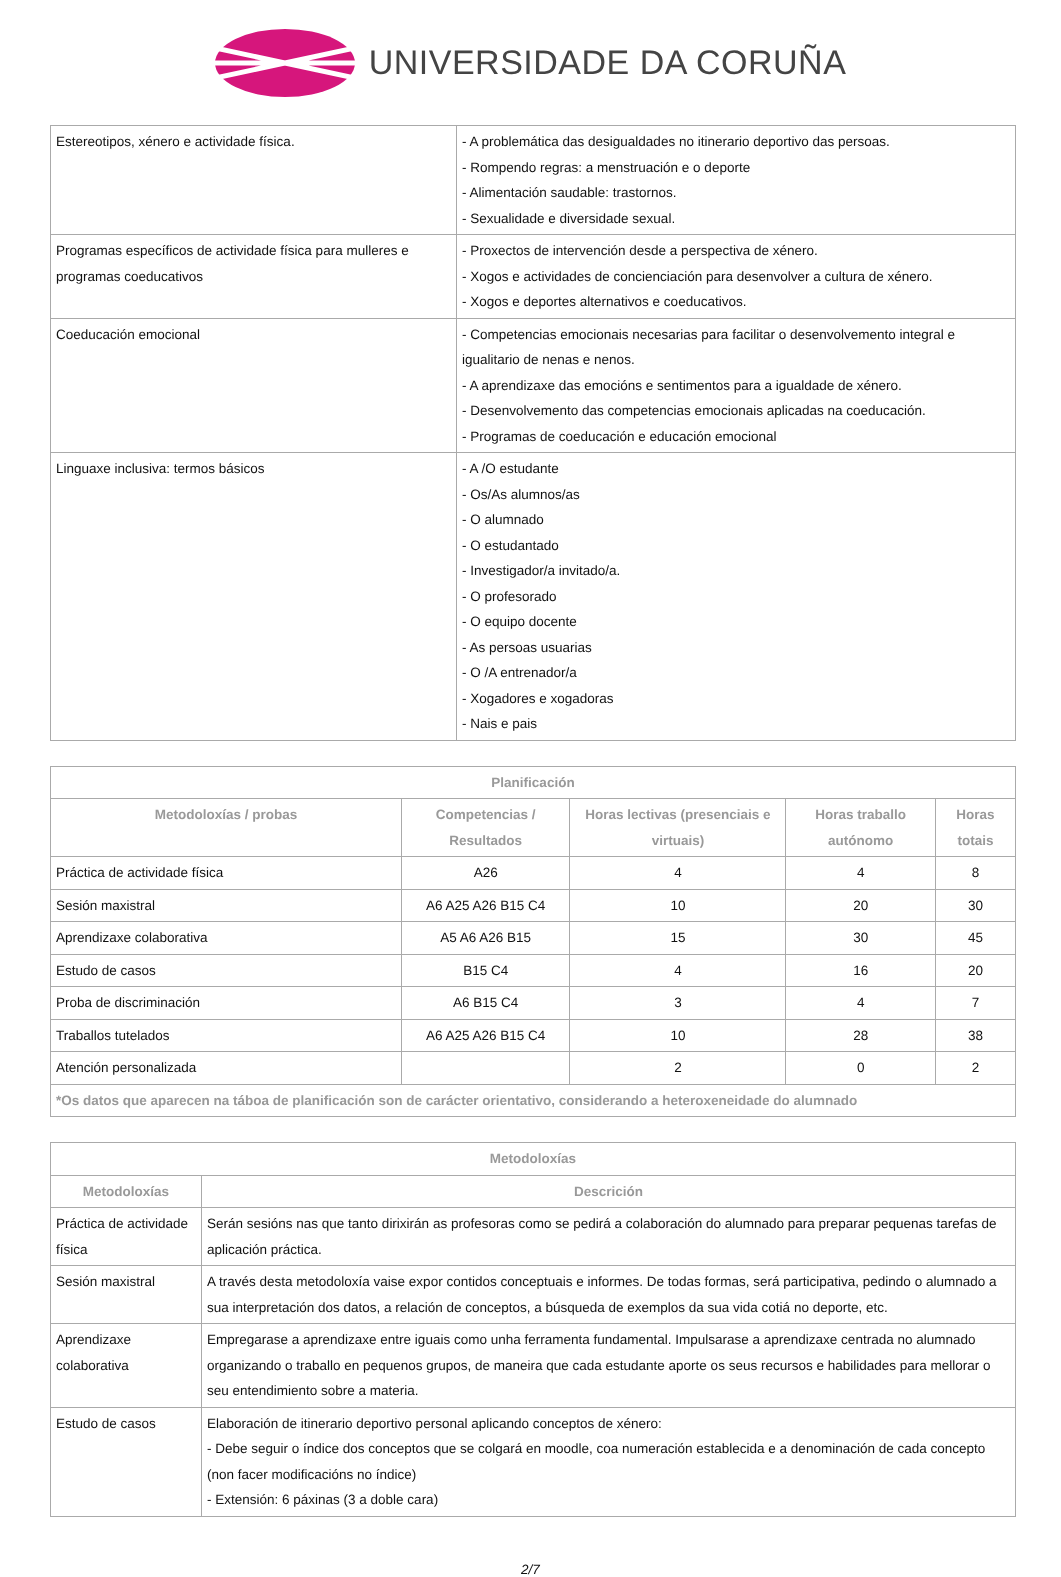UNIVERSIDADE DA CORUÑA
| Estereotipos, xénero e actividade física. | - A problemática das desigualdades no itinerario deportivo das persoas. - Rompendo regras: a menstruación e o deporte - Alimentación saudable: trastornos. - Sexualidade e diversidade sexual. |
| Programas específicos de actividade física para mulleres e programas coeducativos | - Proxectos de intervención desde a perspectiva de xénero. - Xogos e actividades de concienciación para desenvolver a cultura de xénero. - Xogos e deportes alternativos e coeducativos. |
| Coeducación emocional | - Competencias emocionais necesarias para facilitar o desenvolvemento integral e igualitario de nenas e nenos. - A aprendizaxe das emocións e sentimentos para a igualdade de xénero. - Desenvolvemento das competencias emocionais aplicadas na coeducación. - Programas de coeducación e educación emocional |
| Linguaxe inclusiva: termos básicos | - A /O estudante - Os/As alumnos/as - O alumnado - O estudantado - Investigador/a invitado/a. - O profesorado - O equipo docente - As persoas usuarias - O /A entrenador/a - Xogadores e xogadoras - Nais e pais |
| Planificación | | | | |
| --- | --- | --- | --- | --- |
| Metodoloxías / probas | Competencias / Resultados | Horas lectivas (presenciais e virtuais) | Horas traballo autónomo | Horas totais |
| Práctica de actividade física | A26 | 4 | 4 | 8 |
| Sesión maxistral | A6 A25 A26 B15 C4 | 10 | 20 | 30 |
| Aprendizaxe colaborativa | A5 A6 A26 B15 | 15 | 30 | 45 |
| Estudo de casos | B15 C4 | 4 | 16 | 20 |
| Proba de discriminación | A6 B15 C4 | 3 | 4 | 7 |
| Traballos tutelados | A6 A25 A26 B15 C4 | 10 | 28 | 38 |
| Atención personalizada | | 2 | 0 | 2 |
| *Os datos que aparecen na táboa de planificación son de carácter orientativo, considerando a heteroxeneidade do alumnado | | | | |
| Metodoloxías | |
| --- | --- |
| Metodoloxías | Descrición |
| Práctica de actividade física | Serán sesións nas que tanto dirixirán as profesoras como se pedirá a colaboración do alumnado para preparar pequenas tarefas de aplicación práctica. |
| Sesión maxistral | A través desta metodoloxía vaise expor contidos conceptuais e informes. De todas formas, será participativa, pedindo o alumnado a sua interpretación dos datos, a relación de conceptos, a búsqueda de exemplos da sua vida cotiá no deporte, etc. |
| Aprendizaxe colaborativa | Empregarase a aprendizaxe entre iguais como unha ferramenta fundamental. Impulsarase a aprendizaxe centrada no alumnado organizando o traballo en pequenos grupos, de maneira que cada estudante aporte os seus recursos e habilidades para mellorar o seu entendimiento sobre a materia. |
| Estudo de casos | Elaboración de itinerario deportivo personal aplicando conceptos de xénero: - Debe seguir o índice dos conceptos que se colgará en moodle, coa numeración establecida e a denominación de cada concepto (non facer modificacións no índice) - Extensión: 6 páxinas (3 a doble cara) |
2/7